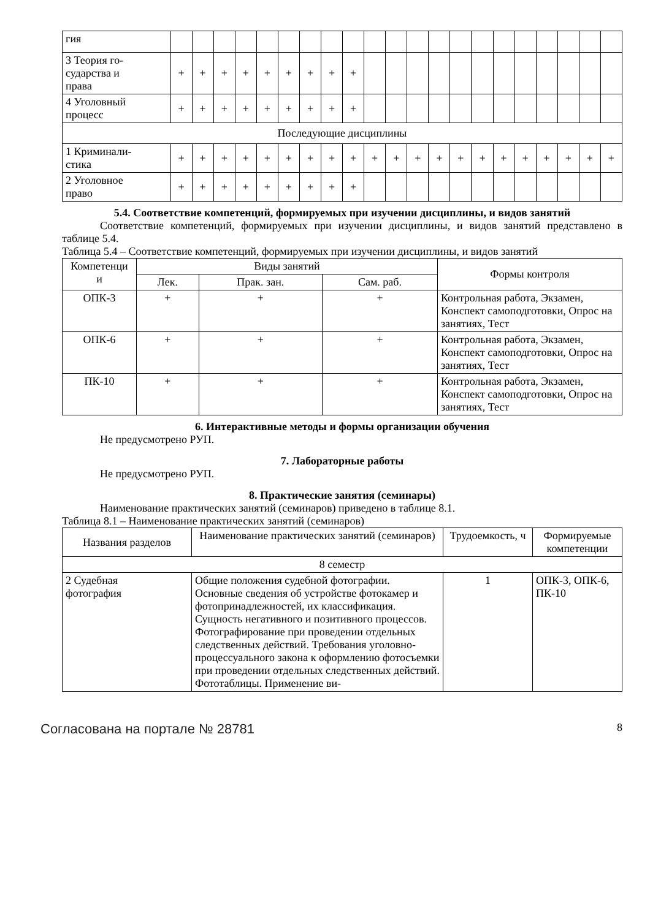| гия | | | | | | | | | | | | | | | | | | | | | |
| 3 Теория го- сударства и права | + | + | + | + | + | + | + | + | + | | | | | | | | | | | | |
| 4 Уголовный процесс | + | + | + | + | + | + | + | + | + | | | | | | | | | | | | |
| Последующие дисциплины | | | | | | | | | | | | | | | | | | | | | |
| 1 Криминали- стика | + | + | + | + | + | + | + | + | + | + | + | + | + | + | + | + | + | + | + | + | + |
| 2 Уголовное право | + | + | + | + | + | + | + | + | + | | | | | | | | | | | | |
5.4. Соответствие компетенций, формируемых при изучении дисциплины, и видов занятий
Соответствие компетенций, формируемых при изучении дисциплины, и видов занятий представлено в таблице 5.4.
Таблица 5.4 – Соответствие компетенций, формируемых при изучении дисциплины, и видов занятий
| Компетенци и | Виды занятий | | | Формы контроля |
| --- | --- | --- | --- | --- |
| | Лек. | Прак. зан. | Сам. раб. | |
| ОПК-3 | + | + | + | Контрольная работа, Экзамен, Конспект самоподготовки, Опрос на занятиях, Тест |
| ОПК-6 | + | + | + | Контрольная работа, Экзамен, Конспект самоподготовки, Опрос на занятиях, Тест |
| ПК-10 | + | + | + | Контрольная работа, Экзамен, Конспект самоподготовки, Опрос на занятиях, Тест |
6. Интерактивные методы и формы организации обучения
Не предусмотрено РУП.
7. Лабораторные работы
Не предусмотрено РУП.
8. Практические занятия (семинары)
Наименование практических занятий (семинаров) приведено в таблице 8.1.
Таблица 8.1 – Наименование практических занятий (семинаров)
| Названия разделов | Наименование практических занятий (семинаров) | Трудоемкость, ч | Формируемые компетенции |
| --- | --- | --- | --- |
| 8 семестр | | | |
| 2 Судебная фотография | Общие положения судебной фотографии. Основные сведения об устройстве фотокамер и фотопринадлежностей, их классификация. Сущность негативного и позитивного процессов. Фотографирование при проведении отдельных следственных действий. Требования уголовно-процессуального закона к оформлению фотосъемки при проведении отдельных следственных действий. Фототаблицы. Применение ви- | 1 | ОПК-3, ОПК-6, ПК-10 |
Согласована на портале № 28781 8